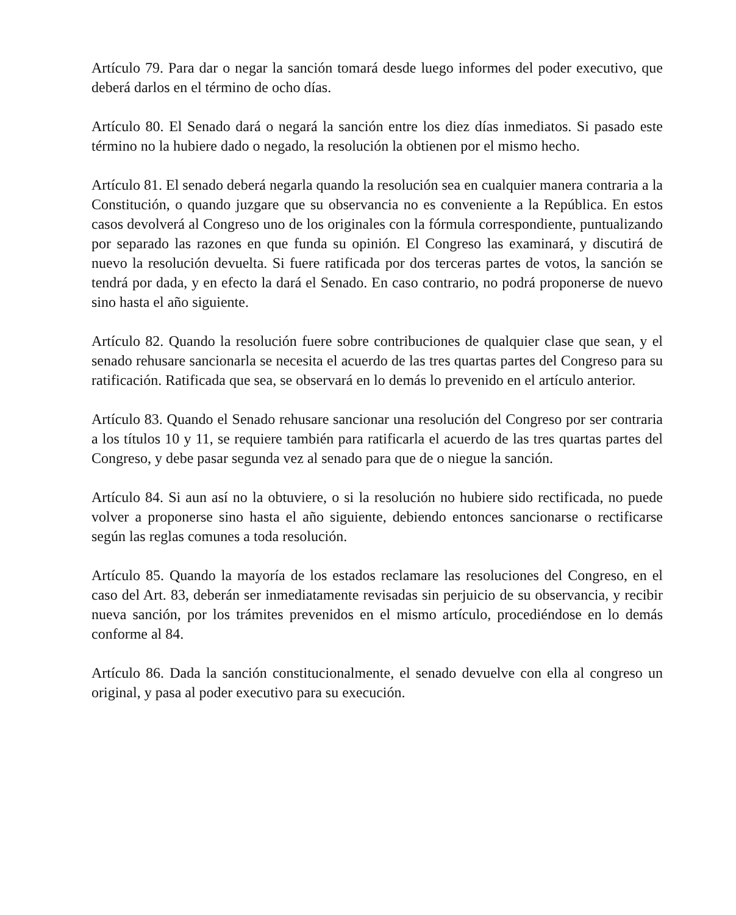Artículo 79. Para dar o negar la sanción tomará desde luego informes del poder executivo, que deberá darlos en el término de ocho días.
Artículo 80. El Senado dará o negará la sanción entre los diez días inmediatos. Si pasado este término no la hubiere dado o negado, la resolución la obtienen por el mismo hecho.
Artículo 81. El senado deberá negarla quando la resolución sea en cualquier manera contraria a la Constitución, o quando juzgare que su observancia no es conveniente a la República. En estos casos devolverá al Congreso uno de los originales con la fórmula correspondiente, puntualizando por separado las razones en que funda su opinión. El Congreso las examinará, y discutirá de nuevo la resolución devuelta. Si fuere ratificada por dos terceras partes de votos, la sanción se tendrá por dada, y en efecto la dará el Senado. En caso contrario, no podrá proponerse de nuevo sino hasta el año siguiente.
Artículo 82. Quando la resolución fuere sobre contribuciones de qualquier clase que sean, y el senado rehusare sancionarla se necesita el acuerdo de las tres quartas partes del Congreso para su ratificación. Ratificada que sea, se observará en lo demás lo prevenido en el artículo anterior.
Artículo 83. Quando el Senado rehusare sancionar una resolución del Congreso por ser contraria a los títulos 10 y 11, se requiere también para ratificarla el acuerdo de las tres quartas partes del Congreso, y debe pasar segunda vez al senado para que de o niegue la sanción.
Artículo 84. Si aun así no la obtuviere, o si la resolución no hubiere sido rectificada, no puede volver a proponerse sino hasta el año siguiente, debiendo entonces sancionarse o rectificarse según las reglas comunes a toda resolución.
Artículo 85. Quando la mayoría de los estados reclamare las resoluciones del Congreso, en el caso del Art. 83, deberán ser inmediatamente revisadas sin perjuicio de su observancia, y recibir nueva sanción, por los trámites prevenidos en el mismo artículo, procediéndose en lo demás conforme al 84.
Artículo 86. Dada la sanción constitucionalmente, el senado devuelve con ella al congreso un original, y pasa al poder executivo para su execución.